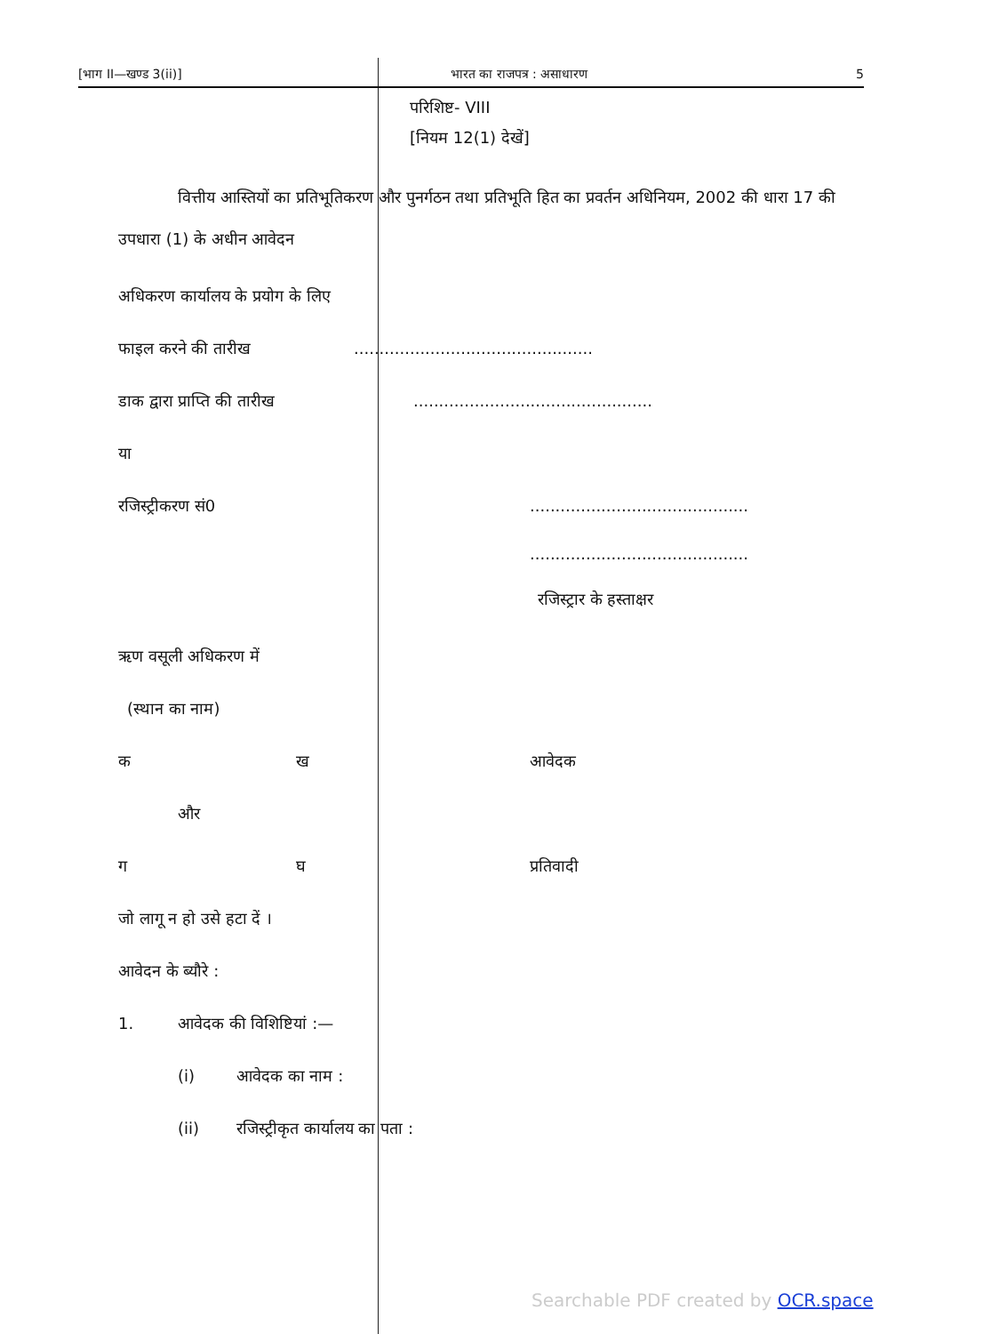[भाग II—खण्ड 3(ii)] भारत का राजपत्र : असाधारण 5
परिशिष्ट- VIII
[नियम 12(1) देखें]
वित्तीय आस्तियों का प्रतिभूतिकरण और पुनर्गठन तथा प्रतिभूति हित का प्रवर्तन अधिनियम, 2002 की धारा 17 की उपधारा (1) के अधीन आवेदन
अधिकरण कार्यालय के प्रयोग के लिए
फाइल करने की तारीख...............................................
डाक द्वारा प्राप्ति की तारीख...............................................
या
रजिस्ट्रीकरण सं0...........................................
...........................................
रजिस्ट्रार के हस्ताक्षर
ऋण वसूली अधिकरण में
(स्थान का नाम)
क ख आवेदक
और
ग घ प्रतिवादी
जो लागू न हो उसे हटा दें ।
आवेदन के ब्यौरे :
1. आवेदक की विशिष्टियां :—
(i) आवेदक का नाम :
(ii) रजिस्ट्रीकृत कार्यालय का पता :
Searchable PDF created by OCR.space